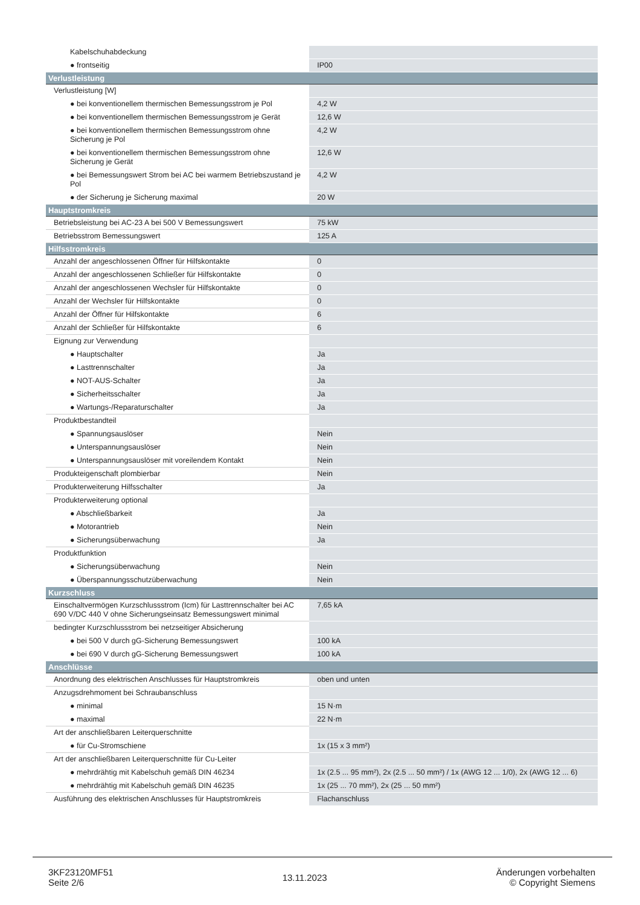| Kabelschuhabdeckung | |
| ● frontseitig | IP00 |
| Verlustleistung | |
| Verlustleistung [W] | |
| ● bei konventionellem thermischen Bemessungsstrom je Pol | 4,2 W |
| ● bei konventionellem thermischen Bemessungsstrom je Gerät | 12,6 W |
| ● bei konventionellem thermischen Bemessungsstrom ohne Sicherung je Pol | 4,2 W |
| ● bei konventionellem thermischen Bemessungsstrom ohne Sicherung je Gerät | 12,6 W |
| ● bei Bemessungswert Strom bei AC bei warmem Betriebszustand je Pol | 4,2 W |
| ● der Sicherung je Sicherung maximal | 20 W |
| Hauptstromkreis | |
| Betriebsleistung bei AC-23 A bei 500 V Bemessungswert | 75 kW |
| Betriebsstrom Bemessungswert | 125 A |
| Hilfsstromkreis | |
| Anzahl der angeschlossenen Öffner für Hilfskontakte | 0 |
| Anzahl der angeschlossenen Schließer für Hilfskontakte | 0 |
| Anzahl der angeschlossenen Wechsler für Hilfskontakte | 0 |
| Anzahl der Wechsler für Hilfskontakte | 0 |
| Anzahl der Öffner für Hilfskontakte | 6 |
| Anzahl der Schließer für Hilfskontakte | 6 |
| Eignung zur Verwendung | |
| ● Hauptschalter | Ja |
| ● Lasttrennschalter | Ja |
| ● NOT-AUS-Schalter | Ja |
| ● Sicherheitsschalter | Ja |
| ● Wartungs-/Reparaturschalter | Ja |
| Produktbestandteil | |
| ● Spannungsauslöser | Nein |
| ● Unterspannungsauslöser | Nein |
| ● Unterspannungsauslöser mit voreilendem Kontakt | Nein |
| Produkteigenschaft plombierbar | Nein |
| Produkterweiterung Hilfsschalter | Ja |
| Produkterweiterung optional | |
| ● Abschließbarkeit | Ja |
| ● Motorantrieb | Nein |
| ● Sicherungsüberwachung | Ja |
| Produktfunktion | |
| ● Sicherungsüberwachung | Nein |
| ● Überspannungsschutzüberwachung | Nein |
| Kurzschluss | |
| Einschaltvermögen Kurzschlussstrom (Icm) für Lasttrennschalter bei AC 690 V/DC 440 V ohne Sicherungseinsatz Bemessungswert minimal | 7,65 kA |
| bedingter Kurzschlussstrom bei netzseitiger Absicherung | |
| ● bei 500 V durch gG-Sicherung Bemessungswert | 100 kA |
| ● bei 690 V durch gG-Sicherung Bemessungswert | 100 kA |
| Anschlüsse | |
| Anordnung des elektrischen Anschlusses für Hauptstromkreis | oben und unten |
| Anzugsdrehmoment bei Schraubanschluss | |
| ● minimal | 15 N·m |
| ● maximal | 22 N·m |
| Art der anschließbaren Leiterquerschnitte | |
| ● für Cu-Stromschiene | 1x (15 x 3 mm²) |
| Art der anschließbaren Leiterquerschnitte für Cu-Leiter | |
| ● mehrdrähtig mit Kabelschuh gemäß DIN 46234 | 1x (2.5 ... 95 mm²), 2x (2.5 ... 50 mm²) / 1x (AWG 12 ... 1/0), 2x (AWG 12 ... 6) |
| ● mehrdrähtig mit Kabelschuh gemäß DIN 46235 | 1x (25 ... 70 mm²), 2x (25 ... 50 mm²) |
| Ausführung des elektrischen Anschlusses für Hauptstromkreis | Flachanschluss |
3KF23120MF51
Seite 2/6
13.11.2023
Änderungen vorbehalten
© Copyright Siemens